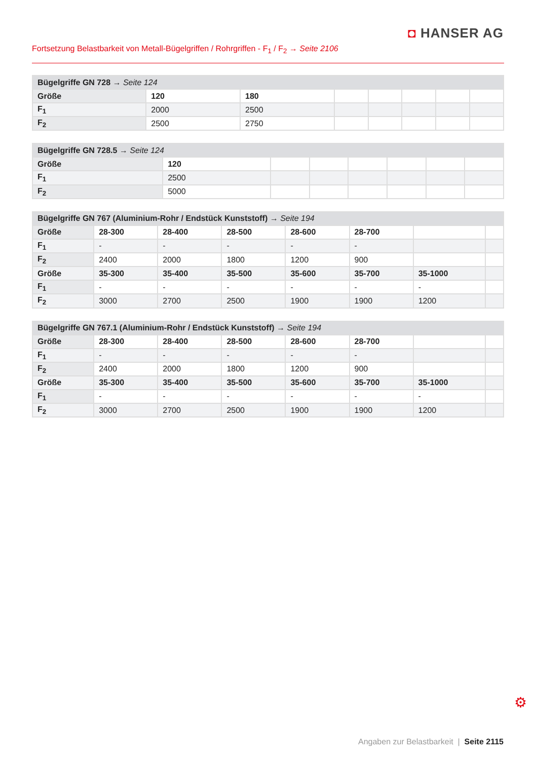◘ HANSER AG
Fortsetzung Belastbarkeit von Metall-Bügelgriffen / Rohrgriffen - F<sub>1</sub> / F<sub>2</sub> → Seite 2106
| Bügelgriffe GN 728 → Seite 124 | | | | | | | |
| --- | --- | --- | --- | --- | --- | --- | --- |
| Größe | 120 | 180 | | | | | |
| F<sub>1</sub> | 2000 | 2500 | | | | | |
| F<sub>2</sub> | 2500 | 2750 | | | | | |
| Bügelgriffe GN 728.5 → Seite 124 | | | | | | | |
| --- | --- | --- | --- | --- | --- | --- | --- |
| Größe | 120 | | | | | | |
| F<sub>1</sub> | 2500 | | | | | | |
| F<sub>2</sub> | 5000 | | | | | | |
| Bügelgriffe GN 767 (Aluminium-Rohr / Endstück Kunststoff) → Seite 194 | | | | | | | |
| --- | --- | --- | --- | --- | --- | --- | --- |
| Größe | 28-300 | 28-400 | 28-500 | 28-600 | 28-700 | | |
| F<sub>1</sub> | - | - | - | - | - | | |
| F<sub>2</sub> | 2400 | 2000 | 1800 | 1200 | 900 | | |
| Größe | 35-300 | 35-400 | 35-500 | 35-600 | 35-700 | 35-1000 | |
| F<sub>1</sub> | - | - | - | - | - | - | |
| F<sub>2</sub> | 3000 | 2700 | 2500 | 1900 | 1900 | 1200 | |
| Bügelgriffe GN 767.1 (Aluminium-Rohr / Endstück Kunststoff) → Seite 194 | | | | | | | |
| --- | --- | --- | --- | --- | --- | --- | --- |
| Größe | 28-300 | 28-400 | 28-500 | 28-600 | 28-700 | | |
| F<sub>1</sub> | - | - | - | - | - | | |
| F<sub>2</sub> | 2400 | 2000 | 1800 | 1200 | 900 | | |
| Größe | 35-300 | 35-400 | 35-500 | 35-600 | 35-700 | 35-1000 | |
| F<sub>1</sub> | - | - | - | - | - | - | |
| F<sub>2</sub> | 3000 | 2700 | 2500 | 1900 | 1900 | 1200 | |
⚙
Angaben zur Belastbarkeit | Seite 2115